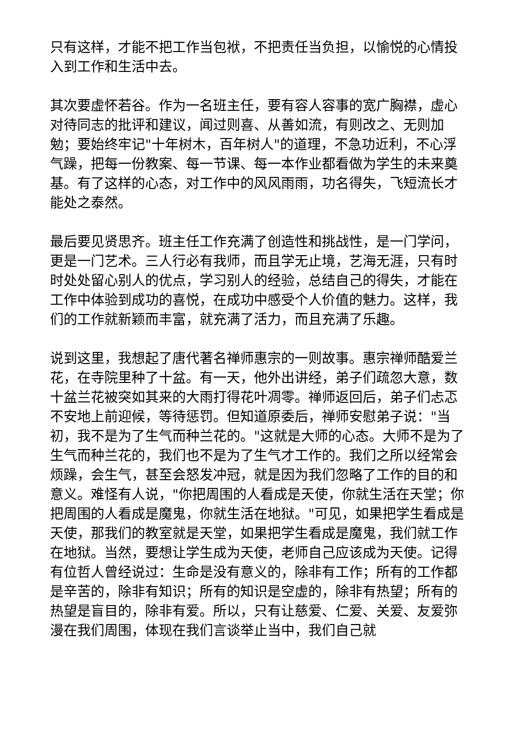只有这样，才能不把工作当包袱，不把责任当负担，以愉悦的心情投入到工作和生活中去。
其次要虚怀若谷。作为一名班主任，要有容人容事的宽广胸襟，虚心对待同志的批评和建议，闻过则喜、从善如流，有则改之、无则加勉；要始终牢记"十年树木，百年树人"的道理，不急功近利，不心浮气躁，把每一份教案、每一节课、每一本作业都看做为学生的未来奠基。有了这样的心态，对工作中的风风雨雨，功名得失，飞短流长才能处之泰然。
最后要见贤思齐。班主任工作充满了创造性和挑战性，是一门学问，更是一门艺术。三人行必有我师，而且学无止境，艺海无涯，只有时时处处留心别人的优点，学习别人的经验，总结自己的得失，才能在工作中体验到成功的喜悦，在成功中感受个人价值的魅力。这样，我们的工作就新颖而丰富，就充满了活力，而且充满了乐趣。
说到这里，我想起了唐代著名禅师惠宗的一则故事。惠宗禅师酷爱兰花，在寺院里种了十盆。有一天，他外出讲经，弟子们疏忽大意，数十盆兰花被突如其来的大雨打得花叶凋零。禅师返回后，弟子们忐忑不安地上前迎候，等待惩罚。但知道原委后，禅师安慰弟子说："当初，我不是为了生气而种兰花的。"这就是大师的心态。大师不是为了生气而种兰花的，我们也不是为了生气才工作的。我们之所以经常会烦躁，会生气，甚至会怒发冲冠，就是因为我们忽略了工作的目的和意义。难怪有人说，"你把周围的人看成是天使，你就生活在天堂；你把周围的人看成是魔鬼，你就生活在地狱。"可见，如果把学生看成是天使，那我们的教室就是天堂，如果把学生看成是魔鬼，我们就工作在地狱。当然，要想让学生成为天使，老师自己应该成为天使。记得有位哲人曾经说过：生命是没有意义的，除非有工作；所有的工作都是辛苦的，除非有知识；所有的知识是空虚的，除非有热望；所有的热望是盲目的，除非有爱。所以，只有让慈爱、仁爱、关爱、友爱弥漫在我们周围，体现在我们言谈举止当中，我们自己就